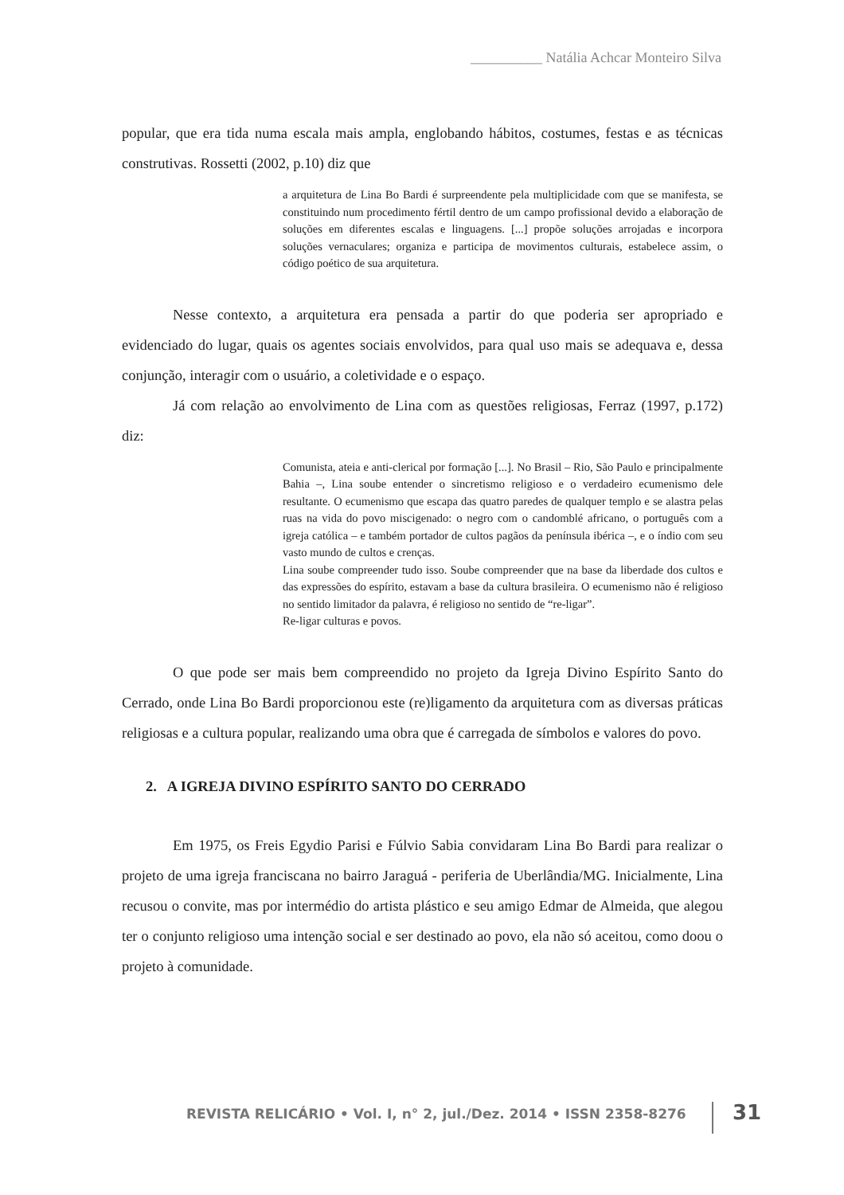__________ Natália Achcar Monteiro Silva
popular, que era tida numa escala mais ampla, englobando hábitos, costumes, festas e as técnicas construtivas. Rossetti (2002, p.10) diz que
a arquitetura de Lina Bo Bardi é surpreendente pela multiplicidade com que se manifesta, se constituindo num procedimento fértil dentro de um campo profissional devido a elaboração de soluções em diferentes escalas e linguagens. [...] propõe soluções arrojadas e incorpora soluções vernaculares; organiza e participa de movimentos culturais, estabelece assim, o código poético de sua arquitetura.
Nesse contexto, a arquitetura era pensada a partir do que poderia ser apropriado e evidenciado do lugar, quais os agentes sociais envolvidos, para qual uso mais se adequava e, dessa conjunção, interagir com o usuário, a coletividade e o espaço.
Já com relação ao envolvimento de Lina com as questões religiosas, Ferraz (1997, p.172) diz:
Comunista, ateia e anti-clerical por formação [...]. No Brasil – Rio, São Paulo e principalmente Bahia –, Lina soube entender o sincretismo religioso e o verdadeiro ecumenismo dele resultante. O ecumenismo que escapa das quatro paredes de qualquer templo e se alastra pelas ruas na vida do povo miscigenado: o negro com o candomblé africano, o português com a igreja católica – e também portador de cultos pagãos da península ibérica –, e o índio com seu vasto mundo de cultos e crenças.
Lina soube compreender tudo isso. Soube compreender que na base da liberdade dos cultos e das expressões do espírito, estavam a base da cultura brasileira. O ecumenismo não é religioso no sentido limitador da palavra, é religioso no sentido de “re-ligar”.
Re-ligar culturas e povos.
O que pode ser mais bem compreendido no projeto da Igreja Divino Espírito Santo do Cerrado, onde Lina Bo Bardi proporcionou este (re)ligamento da arquitetura com as diversas práticas religiosas e a cultura popular, realizando uma obra que é carregada de símbolos e valores do povo.
2. A IGREJA DIVINO ESPÍRITO SANTO DO CERRADO
Em 1975, os Freis Egydio Parisi e Fúlvio Sabia convidaram Lina Bo Bardi para realizar o projeto de uma igreja franciscana no bairro Jaraguá - periferia de Uberlândia/MG. Inicialmente, Lina recusou o convite, mas por intermédio do artista plástico e seu amigo Edmar de Almeida, que alegou ter o conjunto religioso uma intenção social e ser destinado ao povo, ela não só aceitou, como doou o projeto à comunidade.
REVISTA RELICÁRIO • Vol. I, n° 2, jul./Dez. 2014 • ISSN 2358-8276
31